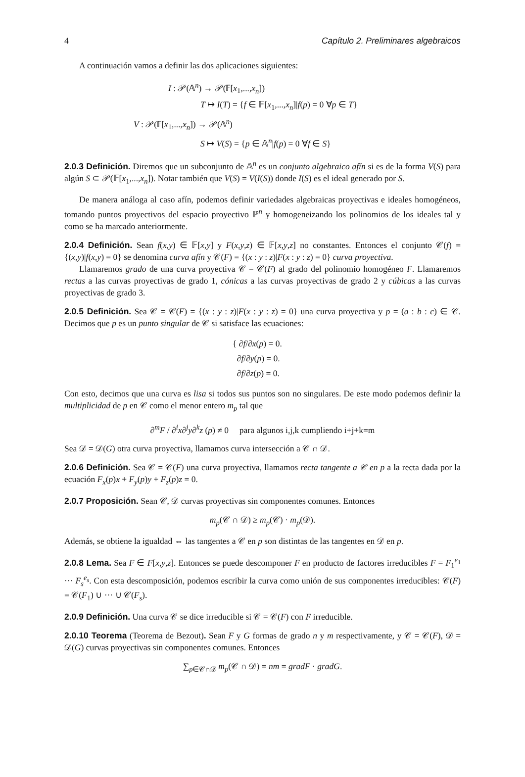4 Capítulo 2. Preliminares algebraicos
A continuación vamos a definir las dos aplicaciones siguientes:
I : 𝒫(𝔸<sup>n</sup>) → 𝒫(𝔽[x<sub>1</sub>,...,x<sub>n</sub>])
T ↦ I(T) = {f ∈ 𝔽[x<sub>1</sub>,...,x<sub>n</sub>]|f(p) = 0 ∀p ∈ T}
V : 𝒫(𝔽[x<sub>1</sub>,...,x<sub>n</sub>]) → 𝒫(𝔸<sup>n</sup>)
S ↦ V(S) = {p ∈ 𝔸<sup>n</sup>|f(p) = 0 ∀f ∈ S}
2.0.3 Definición. Diremos que un subconjunto de 𝔸<sup>n</sup> es un conjunto algebraico afín si es de la forma V(S) para algún S ⊂ 𝒫(𝔽[x<sub>1</sub>,...,x<sub>n</sub>]). Notar también que V(S) = V(I(S)) donde I(S) es el ideal generado por S.
De manera análoga al caso afín, podemos definir variedades algebraicas proyectivas e ideales homogéneos, tomando puntos proyectivos del espacio proyectivo ℙ<sup>n</sup> y homogeneizando los polinomios de los ideales tal y como se ha marcado anteriormente.
2.0.4 Definición. Sean f(x,y) ∈ 𝔽[x,y] y F(x,y,z) ∈ 𝔽[x,y,z] no constantes. Entonces el conjunto 𝒞(f) = {(x,y)|f(x,y) = 0} se denomina curva afín y 𝒞(F) = {(x : y : z)|F(x : y : z) = 0} curva proyectiva.
Llamaremos grado de una curva proyectiva 𝒞 = 𝒞(F) al grado del polinomio homogéneo F. Llamaremos rectas a las curvas proyectivas de grado 1, cónicas a las curvas proyectivas de grado 2 y cúbicas a las curvas proyectivas de grado 3.
2.0.5 Definición. Sea 𝒞 = 𝒞(F) = {(x : y : z)|F(x : y : z) = 0} una curva proyectiva y p = (a : b : c) ∈ 𝒞. Decimos que p es un punto singular de 𝒞 si satisface las ecuaciones:
{ ∂f/∂x(p) = 0.
∂f/∂y(p) = 0.
∂f/∂z(p) = 0.
Con esto, decimos que una curva es lisa si todos sus puntos son no singulares. De este modo podemos definir la multiplicidad de p en 𝒞 como el menor entero m<sub>p</sub> tal que
∂<sup>m</sup>F / ∂<sup>i</sup>x∂<sup>j</sup>y∂<sup>k</sup>z (p) ≠ 0 para algunos i,j,k cumpliendo i+j+k=m
Sea 𝒟 = 𝒟(G) otra curva proyectiva, llamamos curva intersección a 𝒞 ∩ 𝒟.
2.0.6 Definición. Sea 𝒞 = 𝒞(F) una curva proyectiva, llamamos recta tangente a 𝒞 en p a la recta dada por la ecuación F<sub>x</sub>(p)x + F<sub>y</sub>(p)y + F<sub>z</sub>(p)z = 0.
2.0.7 Proposición. Sean 𝒞, 𝒟 curvas proyectivas sin componentes comunes. Entonces
m<sub>p</sub>(𝒞 ∩ 𝒟) ≥ m<sub>p</sub>(𝒞) · m<sub>p</sub>(𝒟).
Además, se obtiene la igualdad ⇔ las tangentes a 𝒞 en p son distintas de las tangentes en 𝒟 en p.
2.0.8 Lema. Sea F ∈ F[x,y,z]. Entonces se puede descomponer F en producto de factores irreducibles F = F<sub>1</sub><sup>e<sub>1</sub></sup> ··· F<sub>s</sub><sup>e<sub>s</sub></sup>. Con esta descomposición, podemos escribir la curva como unión de sus componentes irreducibles: 𝒞(F) = 𝒞(F<sub>1</sub>) ∪ ··· ∪ 𝒞(F<sub>s</sub>).
2.0.9 Definición. Una curva 𝒞 se dice irreducible si 𝒞 = 𝒞(F) con F irreducible.
2.0.10 Teorema (Teorema de Bezout). Sean F y G formas de grado n y m respectivamente, y 𝒞 = 𝒞(F), 𝒟 = 𝒟(G) curvas proyectivas sin componentes comunes. Entonces
∑<sub>p∈𝒞∩𝒟</sub> m<sub>p</sub>(𝒞 ∩ 𝒟) = nm = gradF · gradG.